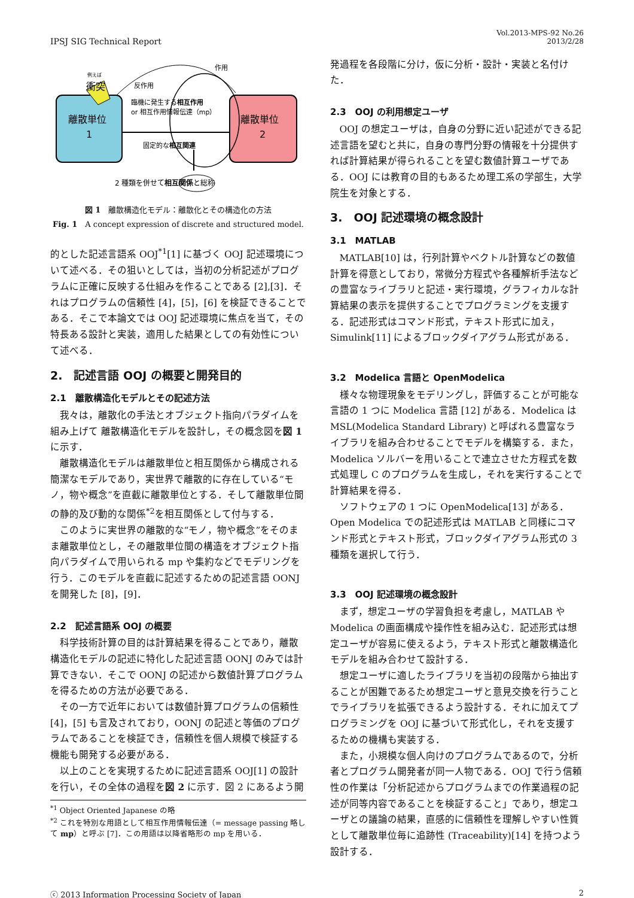IPSJ SIG Technical Report
Vol.2013-MPS-92 No.26
2013/2/28
例えば
衝突
作用
反作用
臨機に発生する相互作用
or 相互作用情報伝達（mp）
離散単位
1
離散単位
2
固定的な相互関連
2 種類を併せて相互関係と総称
図 1　離散構造化モデル：離散化とその構造化の方法
Fig. 1　A concept expression of discrete and structured model.
的とした記述言語系 OOJ<sup>*1</sup>[1] に基づく OOJ 記述環境について述べる．その狙いとしては，当初の分析記述がプログラムに正確に反映する仕組みを作ることである [2],[3]．それはプログラムの信頼性 [4]，[5]，[6] を検証できることである．そこで本論文では OOJ 記述環境に焦点を当て，その特長ある設計と実装，適用した結果としての有効性について述べる．
2.　記述言語 OOJ の概要と開発目的
2.1　離散構造化モデルとその記述方法
我々は，離散化の手法とオブジェクト指向パラダイムを組み上げて 離散構造化モデルを設計し，その概念図を図 1 に示す．
離散構造化モデルは離散単位と相互関係から構成される簡潔なモデルであり，実世界で離散的に存在している“モノ，物や概念”を直截に離散単位とする．そして離散単位間の静的及び動的な関係<sup>*2</sup>を相互関係として付与する．
このように実世界の離散的な“モノ，物や概念”をそのまま離散単位とし，その離散単位間の構造をオブジェクト指向パラダイムで用いられる mp や集約などでモデリングを行う．このモデルを直截に記述するための記述言語 OONJ を開発した [8]，[9]．
2.2　記述言語系 OOJ の概要
科学技術計算の目的は計算結果を得ることであり，離散構造化モデルの記述に特化した記述言語 OONJ のみでは計算できない．そこで OONJ の記述から数値計算プログラムを得るための方法が必要である．
その一方で近年においては数値計算プログラムの信頼性 [4]，[5] も言及されており，OONJ の記述と等価のプログラムであることを検証でき，信頼性を個人規模で検証する機能も開発する必要がある．
以上のことを実現するために記述言語系 OOJ[1] の設計を行い，その全体の過程を図 2 に示す．図 2 にあるよう開
<sup>*1</sup> Object Oriented Japanese の略
<sup>*2</sup> これを特別な用語として相互作用情報伝達（= message passing 略して mp）と呼ぶ [7]．この用語は以降省略形の mp を用いる．
発過程を各段階に分け，仮に分析・設計・実装と名付けた．
2.3　OOJ の利用想定ユーザ
OOJ の想定ユーザは，自身の分野に近い記述ができる記述言語を望むと共に，自身の専門分野の情報を十分提供すれば計算結果が得られることを望む数値計算ユーザである．OOJ には教育の目的もあるため理工系の学部生，大学院生を対象とする．
3.　OOJ 記述環境の概念設計
3.1　MATLAB
MATLAB[10] は，行列計算やベクトル計算などの数値計算を得意としており，常微分方程式や各種解析手法などの豊富なライブラリと記述・実行環境，グラフィカルな計算結果の表示を提供することでプログラミングを支援する．記述形式はコマンド形式，テキスト形式に加え，Simulink[11] によるブロックダイアグラム形式がある．
3.2　Modelica 言語と OpenModelica
様々な物理現象をモデリングし，評価することが可能な言語の 1 つに Modelica 言語 [12] がある．Modelica は MSL(Modelica Standard Library) と呼ばれる豊富なライブラリを組み合わせることでモデルを構築する．また，Modelica ソルバーを用いることで連立させた方程式を数式処理し C のプログラムを生成し，それを実行することで計算結果を得る．
ソフトウェアの 1 つに OpenModelica[13] がある．Open Modelica での記述形式は MATLAB と同様にコマンド形式とテキスト形式，ブロックダイアグラム形式の 3 種類を選択して行う．
3.3　OOJ 記述環境の概念設計
まず，想定ユーザの学習負担を考慮し，MATLAB や Modelica の画面構成や操作性を組み込む．記述形式は想定ユーザが容易に使えるよう，テキスト形式と離散構造化モデルを組み合わせて設計する．
想定ユーザに適したライブラリを当初の段階から抽出することが困難であるため想定ユーザと意見交換を行うことでライブラリを拡張できるよう設計する．それに加えてプログラミングを OOJ に基づいて形式化し，それを支援するための機構も実装する．
また，小規模な個人向けのプログラムであるので，分析者とプログラム開発者が同一人物である．OOJ で行う信頼性の作業は「分析記述からプログラムまでの作業過程の記述が同等内容であることを検証すること」であり，想定ユーザとの議論の結果，直感的に信頼性を理解しやすい性質として離散単位毎に追跡性 (Traceability)[14] を持つよう設計する．
ⓒ 2013 Information Processing Society of Japan
2